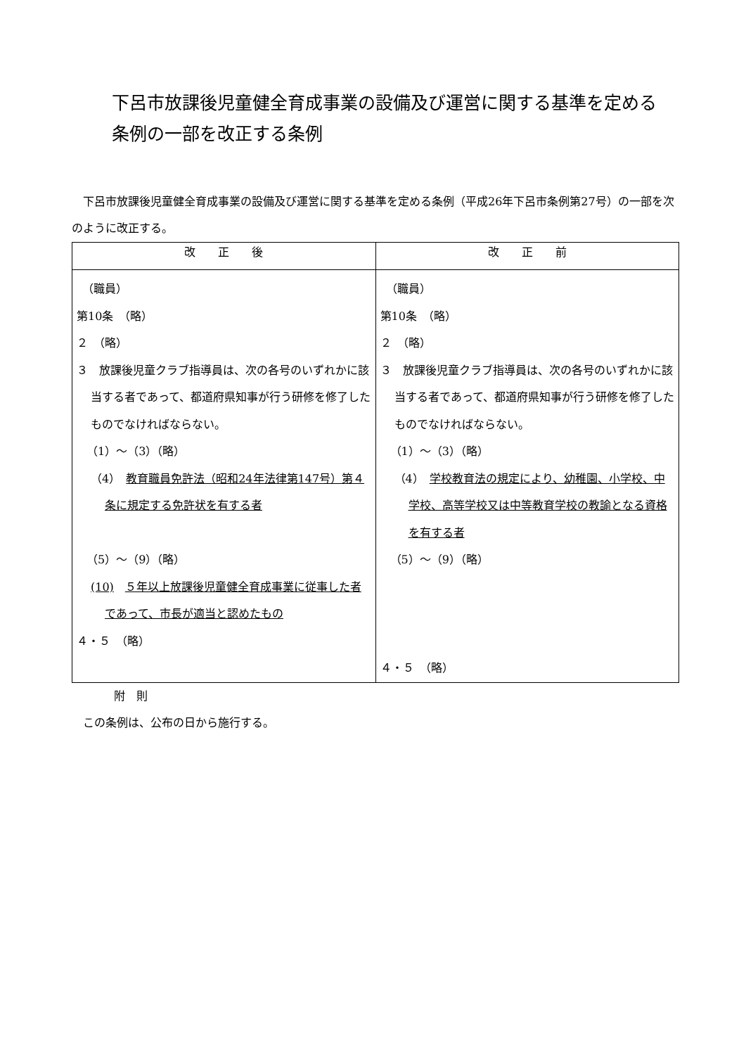下呂市放課後児童健全育成事業の設備及び運営に関する基準を定める
条例の一部を改正する条例
　下呂市放課後児童健全育成事業の設備及び運営に関する基準を定める条例（平成26年下呂市条例第27号）の一部を次のように改正する。
| 改 正 後 | 改 正 前 |
| --- | --- |
| （職員） 第10条 （略） ２ （略） ３ 放課後児童クラブ指導員は、次の各号のいずれかに該当する者であって、都道府県知事が行う研修を修了したものでなければならない。 （1）～（3）（略） （4） 教育職員免許法（昭和24年法律第147号）第４条に規定する免許状を有する者 （5）～（9）（略） (10) ５年以上放課後児童健全育成事業に従事した者であって、市長が適当と認めたもの ４・５ （略） | （職員） 第10条 （略） ２ （略） ３ 放課後児童クラブ指導員は、次の各号のいずれかに該当する者であって、都道府県知事が行う研修を修了したものでなければならない。 （1）～（3）（略） （4） 学校教育法の規定により、幼稚園、小学校、中学校、高等学校又は中等教育学校の教諭となる資格を有する者 （5）～（9）（略） ４・５ （略） |
附　則
　この条例は、公布の日から施行する。